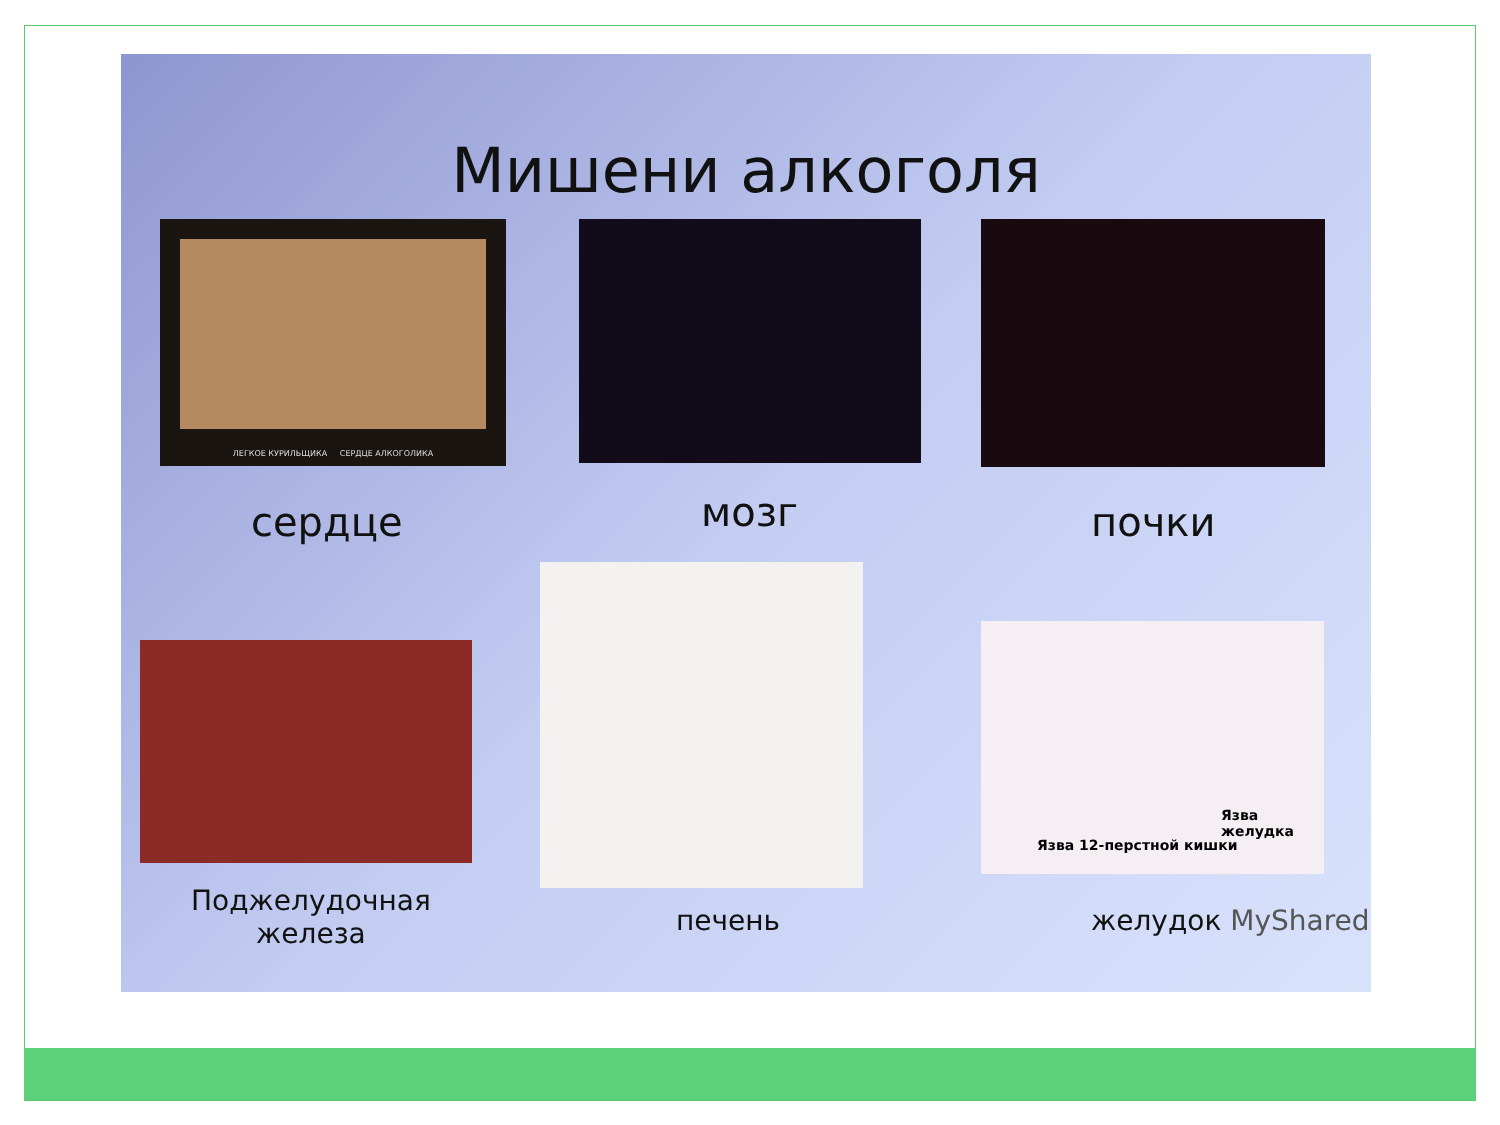Мишени алкоголя
ЛЕГКОЕ КУРИЛЬЩИКА СЕРДЦЕ АЛКОГОЛИКА
сердце мозг почки
Язва 12-перстной кишки
Язва желудка
Поджелудочная
железа
печень желудок MyShared